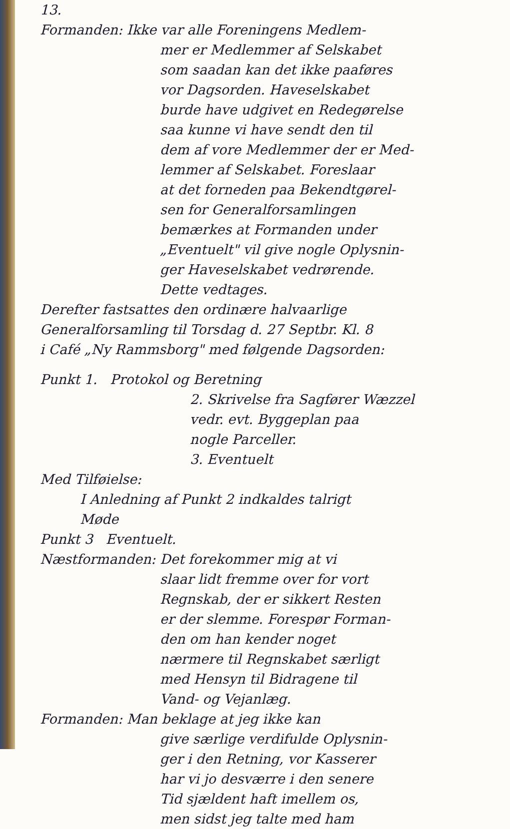13.
Formanden: Ikke var alle Foreningens Medlem-
mer er Medlemmer af Selskabet
som saadan kan det ikke paaføres
vor Dagsorden. Haveselskabet
burde have udgivet en Redegørelse
saa kunne vi have sendt den til
dem af vore Medlemmer der er Med-
lemmer af Selskabet. Foreslaar
at det forneden paa Bekendtgørel-
sen for Generalforsamlingen
bemærkes at Formanden under
„Eventuelt" vil give nogle Oplysnin-
ger Haveselskabet vedrørende.
Dette vedtages.
Derefter fastsattes den ordinære halvaarlige
Generalforsamling til Torsdag d. 27 Septbr. Kl. 8
i Café „Ny Rammsborg" med følgende Dagsorden:
Punkt 1. Protokol og Beretning
2. Skrivelse fra Sagfører Wæzzel
vedr. evt. Byggeplan paa
nogle Parceller.
3. Eventuelt
Med Tilføielse:
I Anledning af Punkt 2 indkaldes talrigt
Møde
Punkt 3 Eventuelt.
Næstformanden: Det forekommer mig at vi
slaar lidt fremme over for vort
Regnskab, der er sikkert Resten
er der slemme. Forespør Forman-
den om han kender noget
nærmere til Regnskabet særligt
med Hensyn til Bidragene til
Vand- og Vejanlæg.
Formanden: Man beklage at jeg ikke kan
give særlige verdifulde Oplysnin-
ger i den Retning, vor Kasserer
har vi jo desværre i den senere
Tid sjældent haft imellem os,
men sidst jeg talte med ham